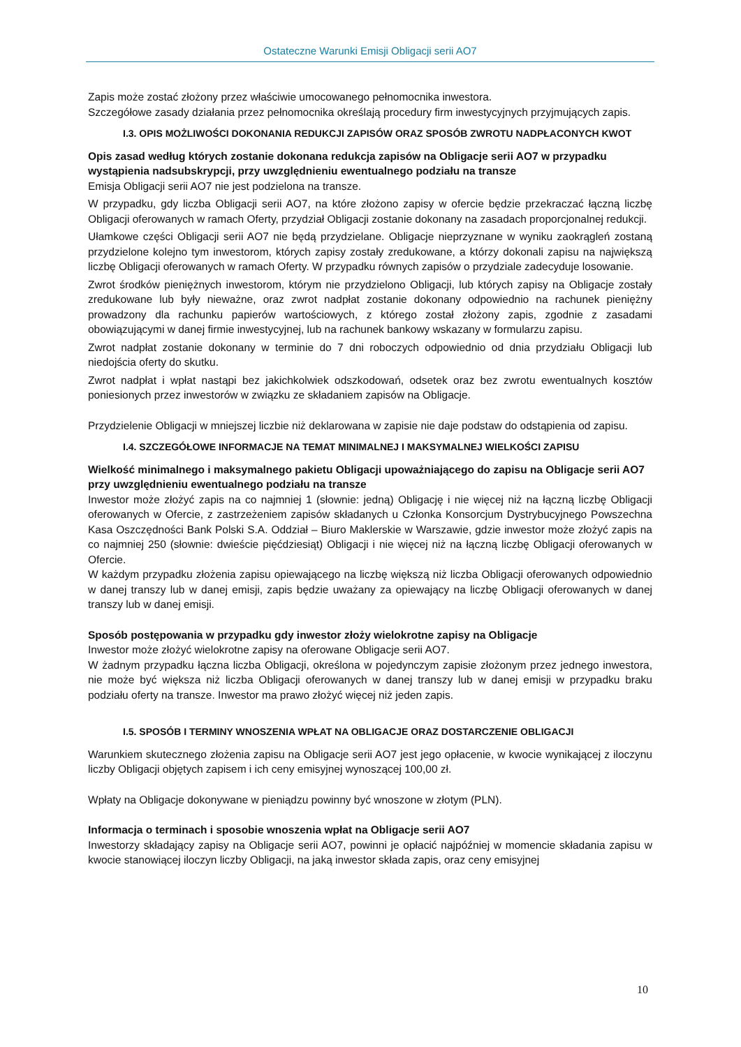Ostateczne Warunki Emisji Obligacji serii AO7
Zapis może zostać złożony przez właściwie umocowanego pełnomocnika inwestora.
Szczegółowe zasady działania przez pełnomocnika określają procedury firm inwestycyjnych przyjmujących zapis.
I.3. OPIS MOŻLIWOŚCI DOKONANIA REDUKCJI ZAPISÓW ORAZ SPOSÓB ZWROTU NADPŁACONYCH KWOT
Opis zasad według których zostanie dokonana redukcja zapisów na Obligacje serii AO7 w przypadku wystąpienia nadsubskrypcji, przy uwzględnieniu ewentualnego podziału na transze
Emisja Obligacji serii AO7 nie jest podzielona na transze.
W przypadku, gdy liczba Obligacji serii AO7, na które złożono zapisy w ofercie będzie przekraczać łączną liczbę Obligacji oferowanych w ramach Oferty, przydział Obligacji zostanie dokonany na zasadach proporcjonalnej redukcji.
Ułamkowe części Obligacji serii AO7 nie będą przydzielane. Obligacje nieprzyznane w wyniku zaokrągleń zostaną przydzielone kolejno tym inwestorom, których zapisy zostały zredukowane, a którzy dokonali zapisu na największą liczbę Obligacji oferowanych w ramach Oferty. W przypadku równych zapisów o przydziale zadecyduje losowanie.
Zwrot środków pieniężnych inwestorom, którym nie przydzielono Obligacji, lub których zapisy na Obligacje zostały zredukowane lub były nieważne, oraz zwrot nadpłat zostanie dokonany odpowiednio na rachunek pieniężny prowadzony dla rachunku papierów wartościowych, z którego został złożony zapis, zgodnie z zasadami obowiązującymi w danej firmie inwestycyjnej, lub na rachunek bankowy wskazany w formularzu zapisu.
Zwrot nadpłat zostanie dokonany w terminie do 7 dni roboczych odpowiednio od dnia przydziału Obligacji lub niedojścia oferty do skutku.
Zwrot nadpłat i wpłat nastąpi bez jakichkolwiek odszkodowań, odsetek oraz bez zwrotu ewentualnych kosztów poniesionych przez inwestorów w związku ze składaniem zapisów na Obligacje.
Przydzielenie Obligacji w mniejszej liczbie niż deklarowana w zapisie nie daje podstaw do odstąpienia od zapisu.
I.4. SZCZEGÓŁOWE INFORMACJE NA TEMAT MINIMALNEJ I MAKSYMALNEJ WIELKOŚCI ZAPISU
Wielkość minimalnego i maksymalnego pakietu Obligacji upoważniającego do zapisu na Obligacje serii AO7 przy uwzględnieniu ewentualnego podziału na transze
Inwestor może złożyć zapis na co najmniej 1 (słownie: jedną) Obligację i nie więcej niż na łączną liczbę Obligacji oferowanych w Ofercie, z zastrzeżeniem zapisów składanych u Członka Konsorcjum Dystrybucyjnego Powszechna Kasa Oszczędności Bank Polski S.A. Oddział – Biuro Maklerskie w Warszawie, gdzie inwestor może złożyć zapis na co najmniej 250 (słownie: dwieście pięćdziesiąt) Obligacji i nie więcej niż na łączną liczbę Obligacji oferowanych w Ofercie.
W każdym przypadku złożenia zapisu opiewającego na liczbę większą niż liczba Obligacji oferowanych odpowiednio w danej transzy lub w danej emisji, zapis będzie uważany za opiewający na liczbę Obligacji oferowanych w danej transzy lub w danej emisji.
Sposób postępowania w przypadku gdy inwestor złoży wielokrotne zapisy na Obligacje
Inwestor może złożyć wielokrotne zapisy na oferowane Obligacje serii AO7.
W żadnym przypadku łączna liczba Obligacji, określona w pojedynczym zapisie złożonym przez jednego inwestora, nie może być większa niż liczba Obligacji oferowanych w danej transzy lub w danej emisji w przypadku braku podziału oferty na transze. Inwestor ma prawo złożyć więcej niż jeden zapis.
I.5. SPOSÓB I TERMINY WNOSZENIA WPŁAT NA OBLIGACJE ORAZ DOSTARCZENIE OBLIGACJI
Warunkiem skutecznego złożenia zapisu na Obligacje serii AO7 jest jego opłacenie, w kwocie wynikającej z iloczynu liczby Obligacji objętych zapisem i ich ceny emisyjnej wynoszącej 100,00 zł.
Wpłaty na Obligacje dokonywane w pieniądzu powinny być wnoszone w złotym (PLN).
Informacja o terminach i sposobie wnoszenia wpłat na Obligacje serii AO7
Inwestorzy składający zapisy na Obligacje serii AO7, powinni je opłacić najpóźniej w momencie składania zapisu w kwocie stanowiącej iloczyn liczby Obligacji, na jaką inwestor składa zapis, oraz ceny emisyjnej
10